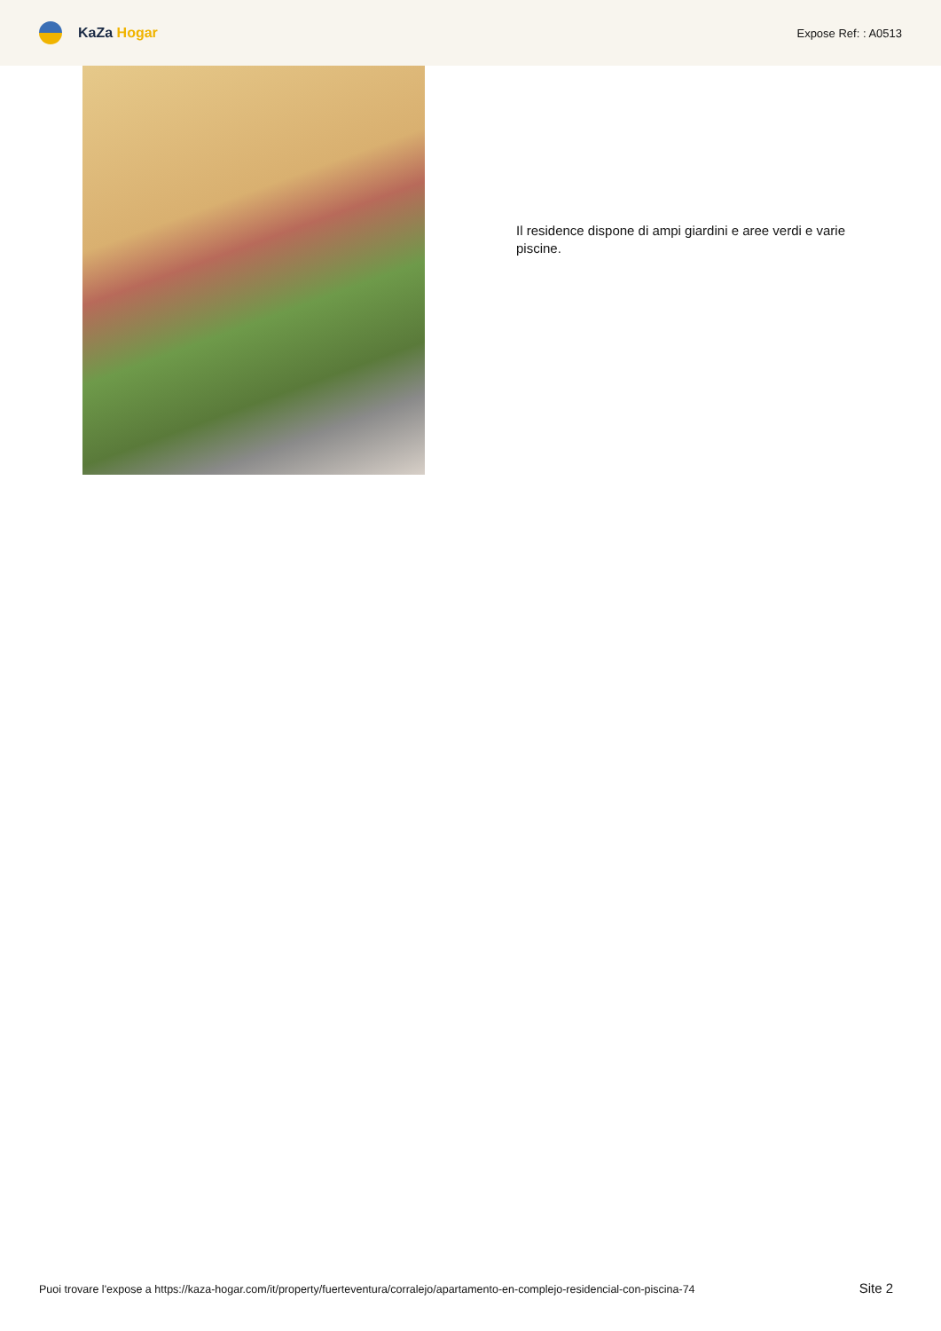KaZa Hogar
Expose Ref: : A0513
Il residence dispone di ampi giardini e aree verdi e varie piscine.
Puoi trovare l'expose a https://kaza-hogar.com/it/property/fuerteventura/corralejo/apartamento-en-complejo-residencial-con-piscina-74 Site 2